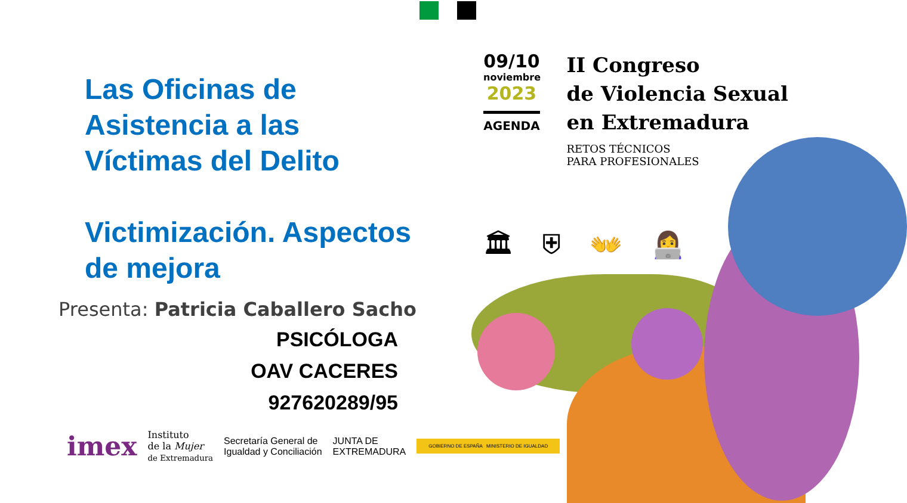Las Oficinas de
Asistencia a las
Víctimas del Delito
Victimización. Aspectos
de mejora
Presenta: Patricia Caballero Sacho
PSICÓLOGA
OAV CACERES
927620289/95
09/10
noviembre
2023
AGENDA
II Congreso
de Violencia Sexual
en Extremadura
RETOS TÉCNICOS
PARA PROFESIONALES
🏛 ⛨ 👐 👩‍💻
imex Instituto
de la Mujer
de Extremadura Secretaría General de
Igualdad y Conciliación JUNTA DE
EXTREMADURA GOBIERNO DE ESPAÑA MINISTERIO DE IGUALDAD